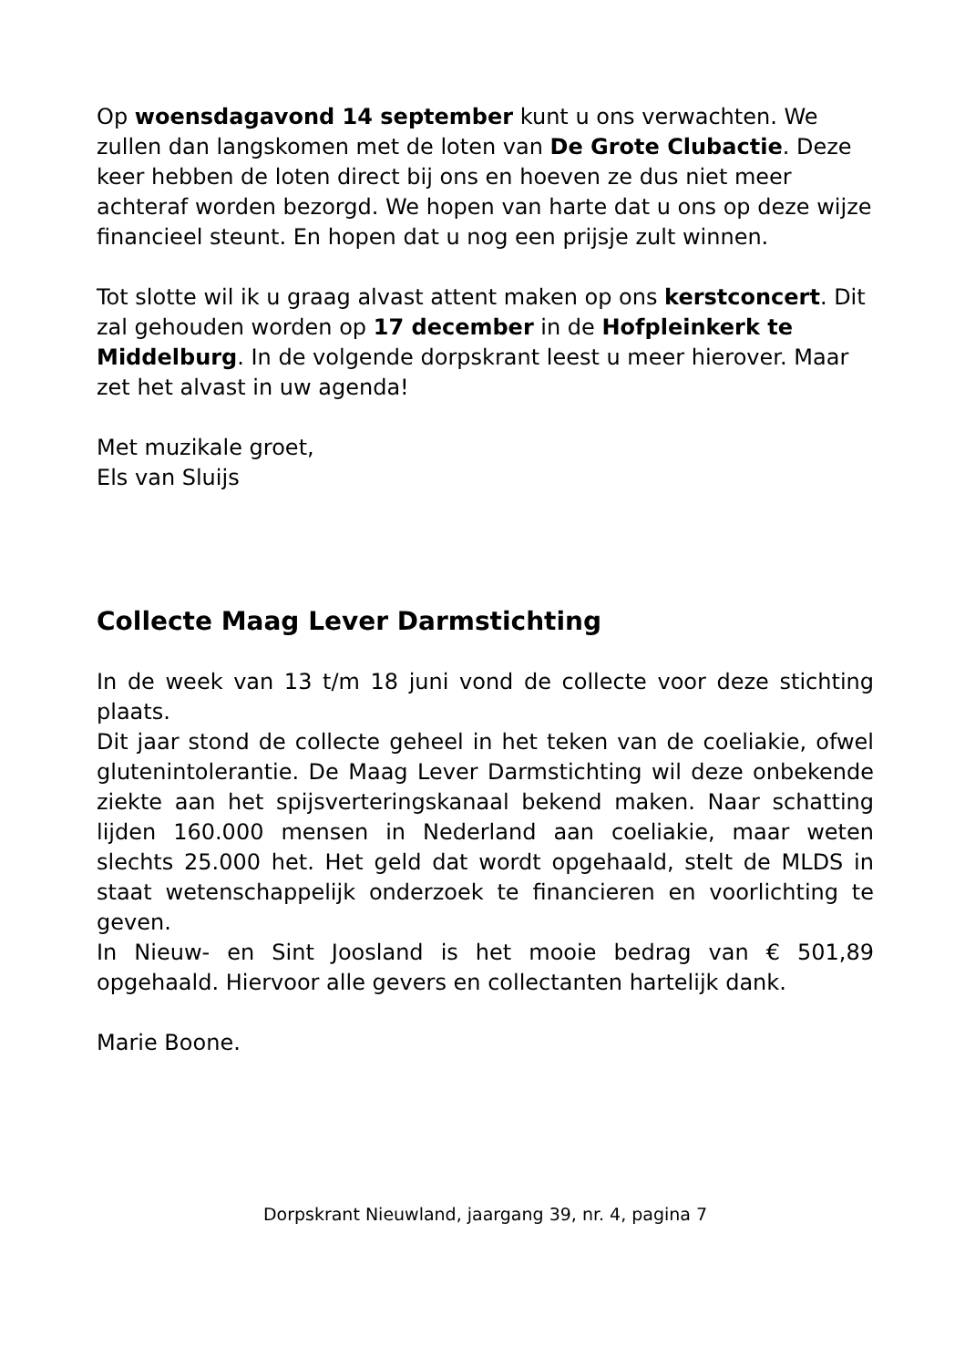Op woensdagavond 14 september kunt u ons verwachten. We zullen dan langskomen met de loten van De Grote Clubactie. Deze keer hebben de loten direct bij ons en hoeven ze dus niet meer achteraf worden bezorgd. We hopen van harte dat u ons op deze wijze financieel steunt. En hopen dat u nog een prijsje zult winnen.
Tot slotte wil ik u graag alvast attent maken op ons kerstconcert. Dit zal gehouden worden op 17 december in de Hofpleinkerk te Middelburg. In de volgende dorpskrant leest u meer hierover. Maar zet het alvast in uw agenda!
Met muzikale groet,
Els van Sluijs
Collecte Maag Lever Darmstichting
In de week van 13 t/m 18 juni vond de collecte voor deze stichting plaats.
Dit jaar stond de collecte geheel in het teken van de coeliakie, ofwel glutenintolerantie. De Maag Lever Darmstichting wil deze onbekende ziekte aan het spijsverteringskanaal bekend maken. Naar schatting lijden 160.000 mensen in Nederland aan coeliakie, maar weten slechts 25.000 het. Het geld dat wordt opgehaald, stelt de MLDS in staat wetenschappelijk onderzoek te financieren en voorlichting te geven.
In Nieuw- en Sint Joosland is het mooie bedrag van € 501,89 opgehaald. Hiervoor alle gevers en collectanten hartelijk dank.
Marie Boone.
Dorpskrant Nieuwland, jaargang 39, nr. 4, pagina 7